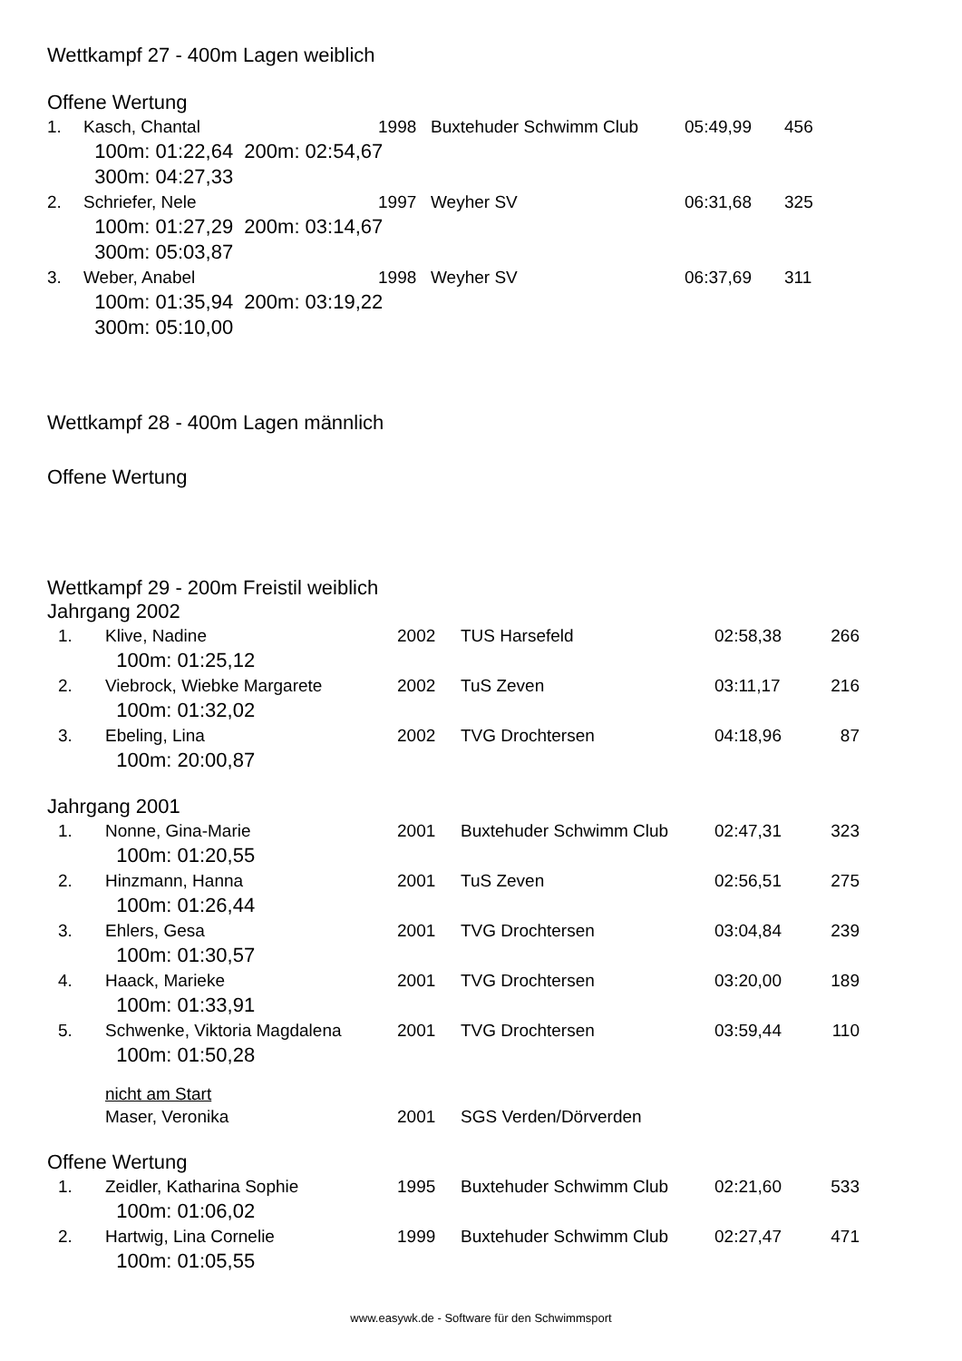Wettkampf 27 - 400m Lagen weiblich
Offene Wertung
| 1. | Kasch, Chantal | 1998 | Buxtehuder Schwimm Club | 05:49,99 | 456 |
| | 100m: 01:22,64 200m: 02:54,67 | | | | |
| | 300m: 04:27,33 | | | | |
| 2. | Schriefer, Nele | 1997 | Weyher SV | 06:31,68 | 325 |
| | 100m: 01:27,29 200m: 03:14,67 | | | | |
| | 300m: 05:03,87 | | | | |
| 3. | Weber, Anabel | 1998 | Weyher SV | 06:37,69 | 311 |
| | 100m: 01:35,94 200m: 03:19,22 | | | | |
| | 300m: 05:10,00 | | | | |
Wettkampf 28 - 400m Lagen männlich
Offene Wertung
Wettkampf 29 - 200m Freistil weiblich
Jahrgang 2002
| 1. | Klive, Nadine | 2002 | TUS Harsefeld | 02:58,38 | 266 |
| | 100m: 01:25,12 | | | | |
| 2. | Viebrock, Wiebke Margarete | 2002 | TuS Zeven | 03:11,17 | 216 |
| | 100m: 01:32,02 | | | | |
| 3. | Ebeling, Lina | 2002 | TVG Drochtersen | 04:18,96 | 87 |
| | 100m: 20:00,87 | | | | |
Jahrgang 2001
| 1. | Nonne, Gina-Marie | 2001 | Buxtehuder Schwimm Club | 02:47,31 | 323 |
| | 100m: 01:20,55 | | | | |
| 2. | Hinzmann, Hanna | 2001 | TuS Zeven | 02:56,51 | 275 |
| | 100m: 01:26,44 | | | | |
| 3. | Ehlers, Gesa | 2001 | TVG Drochtersen | 03:04,84 | 239 |
| | 100m: 01:30,57 | | | | |
| 4. | Haack, Marieke | 2001 | TVG Drochtersen | 03:20,00 | 189 |
| | 100m: 01:33,91 | | | | |
| 5. | Schwenke, Viktoria Magdalena | 2001 | TVG Drochtersen | 03:59,44 | 110 |
| | 100m: 01:50,28 | | | | |
| | nicht am Start | | | | |
| | Maser, Veronika | 2001 | SGS Verden/Dörverden | | |
Offene Wertung
| 1. | Zeidler, Katharina Sophie | 1995 | Buxtehuder Schwimm Club | 02:21,60 | 533 |
| | 100m: 01:06,02 | | | | |
| 2. | Hartwig, Lina Cornelie | 1999 | Buxtehuder Schwimm Club | 02:27,47 | 471 |
| | 100m: 01:05,55 | | | | |
www.easywk.de - Software für den Schwimmsport